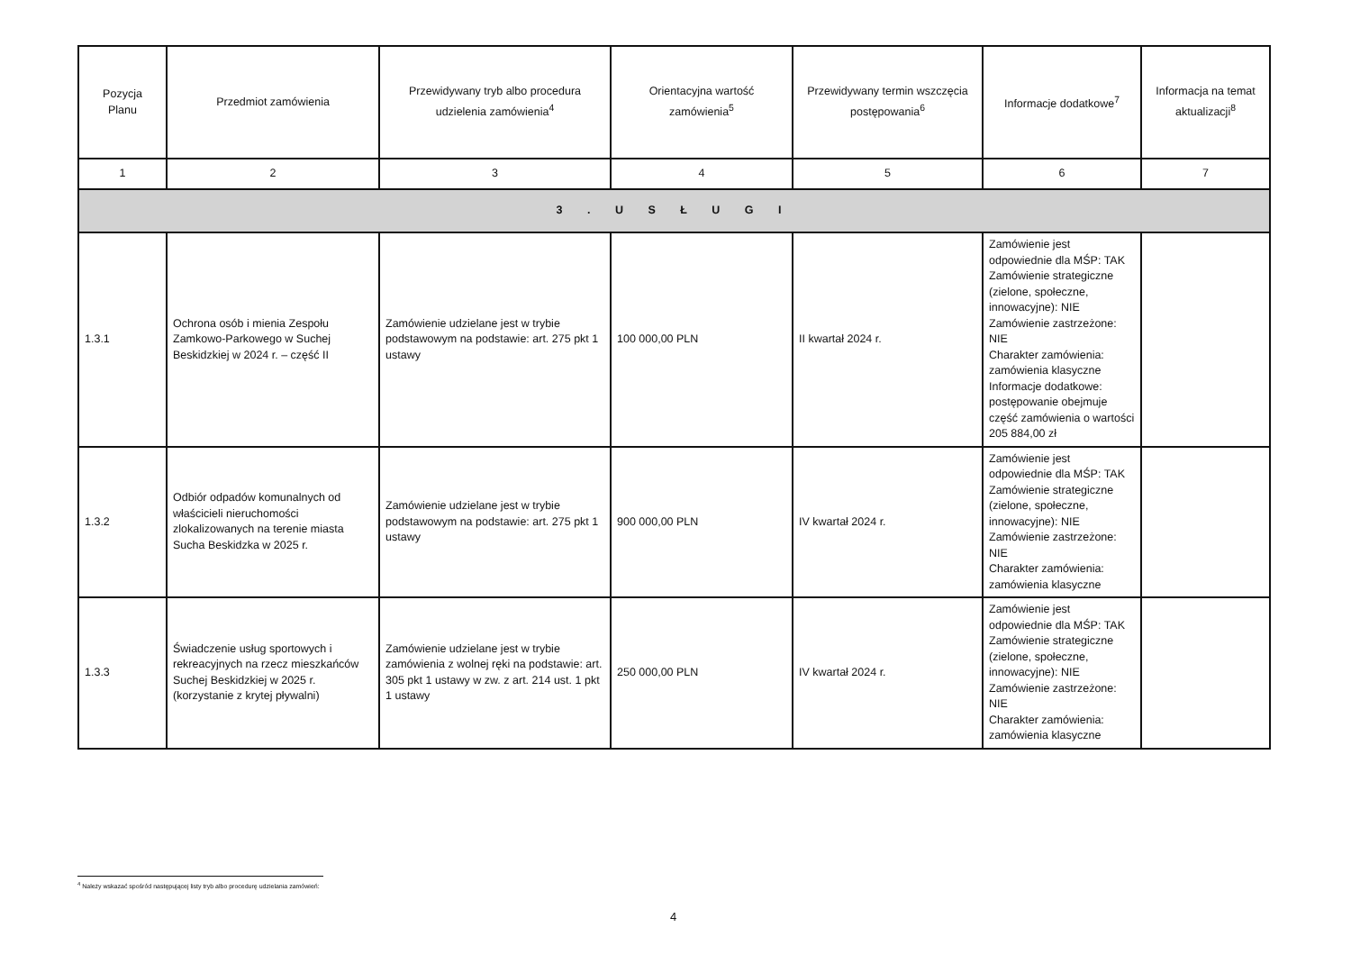| Pozycja Planu | Przedmiot zamówienia | Przewidywany tryb albo procedura udzielenia zamówienia<sup>4</sup> | Orientacyjna wartość zamówienia<sup>5</sup> | Przewidywany termin wszczęcia postępowania<sup>6</sup> | Informacje dodatkowe<sup>7</sup> | Informacja na temat aktualizacji<sup>8</sup> |
| --- | --- | --- | --- | --- | --- | --- |
| 1 | 2 | 3 | 4 | 5 | 6 | 7 |
| 3 . U S Ł U G I | | | | | | |
| 1.3.1 | Ochrona osób i mienia Zespołu Zamkowo-Parkowego w Suchej Beskidzkiej w 2024 r. – część II | Zamówienie udzielane jest w trybie podstawowym na podstawie: art. 275 pkt 1 ustawy | 100 000,00 PLN | II kwartał 2024 r. | Zamówienie jest odpowiednie dla MŚP: TAK Zamówienie strategiczne (zielone, społeczne, innowacyjne): NIE Zamówienie zastrzeżone: NIE Charakter zamówienia: zamówienia klasyczne Informacje dodatkowe: postępowanie obejmuje część zamówienia o wartości 205 884,00 zł | |
| 1.3.2 | Odbiór odpadów komunalnych od właścicieli nieruchomości zlokalizowanych na terenie miasta Sucha Beskidzka w 2025 r. | Zamówienie udzielane jest w trybie podstawowym na podstawie: art. 275 pkt 1 ustawy | 900 000,00 PLN | IV kwartał 2024 r. | Zamówienie jest odpowiednie dla MŚP: TAK Zamówienie strategiczne (zielone, społeczne, innowacyjne): NIE Zamówienie zastrzeżone: NIE Charakter zamówienia: zamówienia klasyczne | |
| 1.3.3 | Świadczenie usług sportowych i rekreacyjnych na rzecz mieszkańców Suchej Beskidzkiej w 2025 r. (korzystanie z krytej pływalni) | Zamówienie udzielane jest w trybie zamówienia z wolnej ręki na podstawie: art. 305 pkt 1 ustawy w zw. z art. 214 ust. 1 pkt 1 ustawy | 250 000,00 PLN | IV kwartał 2024 r. | Zamówienie jest odpowiednie dla MŚP: TAK Zamówienie strategiczne (zielone, społeczne, innowacyjne): NIE Zamówienie zastrzeżone: NIE Charakter zamówienia: zamówienia klasyczne | |
<sup>4</sup> Należy wskazać spośród następującej listy tryb albo procedurę udzielania zamówień:
4